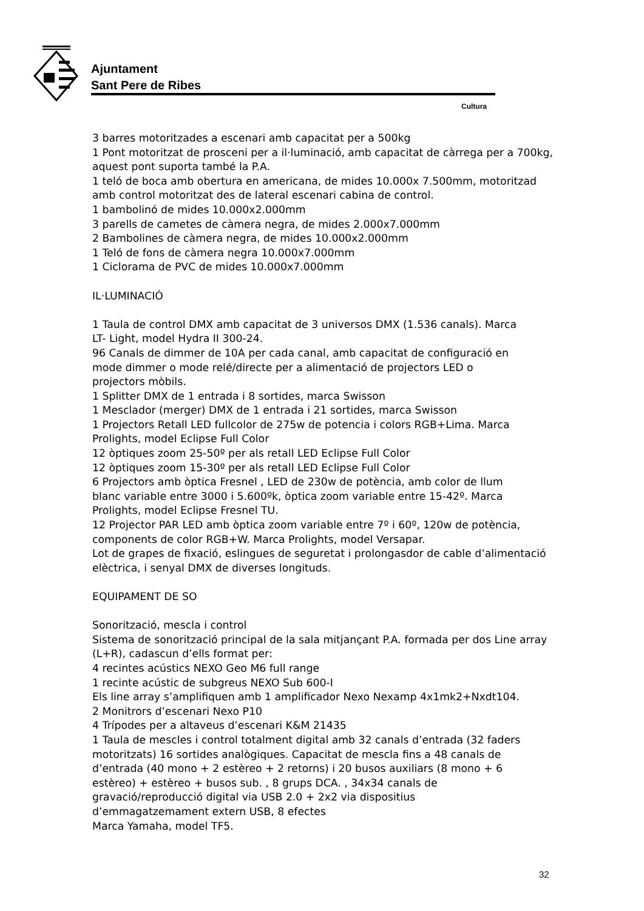Ajuntament
Sant Pere de Ribes
Cultura
3 barres motoritzades a escenari amb capacitat per a 500kg
1 Pont motoritzat de prosceni per a il·luminació, amb capacitat de càrrega per a 700kg, aquest pont suporta també la P.A.
1 teló de boca amb obertura en americana, de mides 10.000x 7.500mm, motoritzad amb control motoritzat des de lateral escenari cabina de control.
1 bambolinó de mides 10.000x2.000mm
3 parells de cametes de càmera negra, de mides 2.000x7.000mm
2 Bambolines de càmera negra, de mides 10.000x2.000mm
1 Teló de fons de càmera negra 10.000x7.000mm
1 Ciclorama de PVC de mides 10.000x7.000mm
IL·LUMINACIÓ
1 Taula de control DMX amb capacitat de 3 universos DMX (1.536 canals). Marca
LT- Light, model Hydra II 300-24.
96 Canals de dimmer de 10A per cada canal, amb capacitat de configuració en
mode dimmer o mode relé/directe per a alimentació de projectors LED o
projectors mòbils.
1 Splitter DMX de 1 entrada i 8 sortides, marca Swisson
1 Mesclador (merger) DMX de 1 entrada i 21 sortides, marca Swisson
1 Projectors Retall LED fullcolor de 275w de potencia i colors RGB+Lima. Marca
Prolights, model Eclipse Full Color
12 òptiques zoom 25-50º per als retall LED Eclipse Full Color
12 òptiques zoom 15-30º per als retall LED Eclipse Full Color
6 Projectors amb òptica Fresnel , LED de 230w de potència, amb color de llum
blanc variable entre 3000 i 5.600ºk, òptica zoom variable entre 15-42º. Marca
Prolights, model Eclipse Fresnel TU.
12 Projector PAR LED amb òptica zoom variable entre 7º i 60º, 120w de potència,
components de color RGB+W. Marca Prolights, model Versapar.
Lot de grapes de fixació, eslingues de seguretat i prolongasdor de cable d’alimentació elèctrica, i senyal DMX de diverses longituds.
EQUIPAMENT DE SO
Sonorització, mescla i control
Sistema de sonorització principal de la sala mitjançant P.A. formada per dos Line array (L+R), cadascun d’ells format per:
4 recintes acústics NEXO Geo M6 full range
1 recinte acústic de subgreus NEXO Sub 600-I
Els line array s’amplifiquen amb 1 amplificador Nexo Nexamp 4x1mk2+Nxdt104.
2 Monitrors d’escenari Nexo P10
4 Trípodes per a altaveus d’escenari K&M 21435
1 Taula de mescles i control totalment digital amb 32 canals d’entrada (32 faders
motoritzats) 16 sortides analògiques. Capacitat de mescla fins a 48 canals de
d’entrada (40 mono + 2 estèreo + 2 retorns) i 20 busos auxiliars (8 mono + 6
estèreo) + estèreo + busos sub. , 8 grups DCA. , 34x34 canals de
gravació/reproducció digital via USB 2.0 + 2x2 via dispositius
d’emmagatzemament extern USB, 8 efectes
Marca Yamaha, model TF5.
32